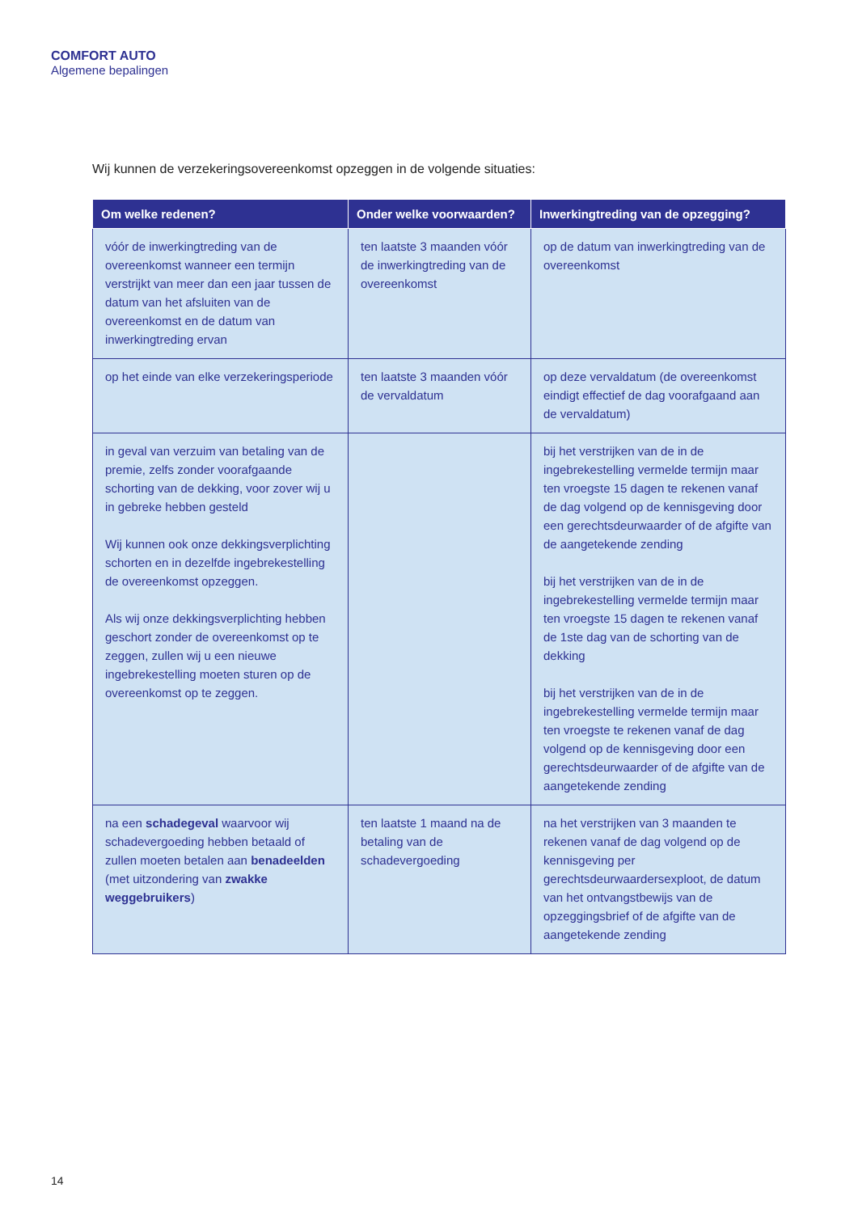COMFORT AUTO
Algemene bepalingen
Wij kunnen de verzekeringsovereenkomst opzeggen in de volgende situaties:
| Om welke redenen? | Onder welke voorwaarden? | Inwerkingtreding van de opzegging? |
| --- | --- | --- |
| vóór de inwerkingtreding van de overeenkomst wanneer een termijn verstrijkt van meer dan een jaar tussen de datum van het afsluiten van de overeenkomst en de datum van inwerkingtreding ervan | ten laatste 3 maanden vóór de inwerkingtreding van de overeenkomst | op de datum van inwerkingtreding van de overeenkomst |
| op het einde van elke verzekeringsperiode | ten laatste 3 maanden vóór de vervaldatum | op deze vervaldatum (de overeenkomst eindigt effectief de dag voorafgaand aan de vervaldatum) |
| in geval van verzuim van betaling van de premie, zelfs zonder voorafgaande schorting van de dekking, voor zover wij u in gebreke hebben gesteld Wij kunnen ook onze dekkingsverplichting schorten en in dezelfde ingebrekestelling de overeenkomst opzeggen. Als wij onze dekkingsverplichting hebben geschort zonder de overeenkomst op te zeggen, zullen wij u een nieuwe ingebrekestelling moeten sturen op de overeenkomst op te zeggen. | | bij het verstrijken van de in de ingebrekestelling vermelde termijn maar ten vroegste 15 dagen te rekenen vanaf de dag volgend op de kennisgeving door een gerechtsdeurwaarder of de afgifte van de aangetekende zending bij het verstrijken van de in de ingebrekestelling vermelde termijn maar ten vroegste 15 dagen te rekenen vanaf de 1ste dag van de schorting van de dekking bij het verstrijken van de in de ingebrekestelling vermelde termijn maar ten vroegste te rekenen vanaf de dag volgend op de kennisgeving door een gerechtsdeurwaarder of de afgifte van de aangetekende zending |
| na een schadegeval waarvoor wij schadevergoeding hebben betaald of zullen moeten betalen aan benadeelden (met uitzondering van zwakke weggebruikers ) | ten laatste 1 maand na de betaling van de schadevergoeding | na het verstrijken van 3 maanden te rekenen vanaf de dag volgend op de kennisgeving per gerechtsdeurwaardersexploot, de datum van het ontvangstbewijs van de opzeggingsbrief of de afgifte van de aangetekende zending |
14